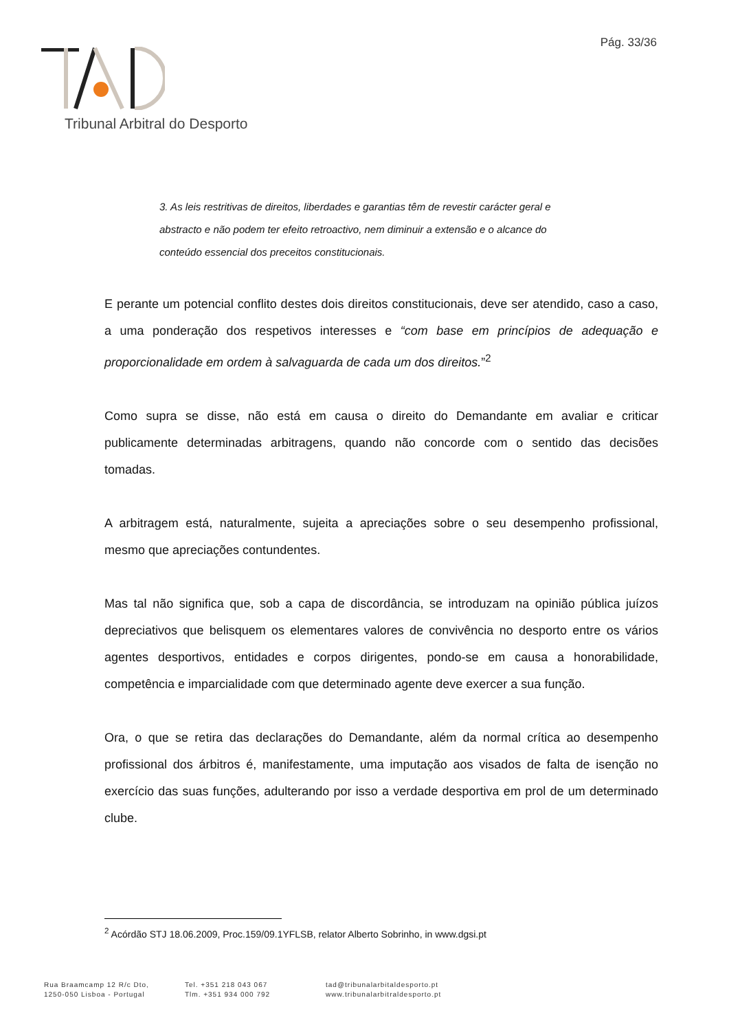Pág. 33/36
Tribunal Arbitral do Desporto
3. As leis restritivas de direitos, liberdades e garantias têm de revestir carácter geral e abstracto e não podem ter efeito retroactivo, nem diminuir a extensão e o alcance do conteúdo essencial dos preceitos constitucionais.
E perante um potencial conflito destes dois direitos constitucionais, deve ser atendido, caso a caso, a uma ponderação dos respetivos interesses e “com base em princípios de adequação e proporcionalidade em ordem à salvaguarda de cada um dos direitos.”<sup>2</sup>
Como supra se disse, não está em causa o direito do Demandante em avaliar e criticar publicamente determinadas arbitragens, quando não concorde com o sentido das decisões tomadas.
A arbitragem está, naturalmente, sujeita a apreciações sobre o seu desempenho profissional, mesmo que apreciações contundentes.
Mas tal não significa que, sob a capa de discordância, se introduzam na opinião pública juízos depreciativos que belisquem os elementares valores de convivência no desporto entre os vários agentes desportivos, entidades e corpos dirigentes, pondo-se em causa a honorabilidade, competência e imparcialidade com que determinado agente deve exercer a sua função.
Ora, o que se retira das declarações do Demandante, além da normal crítica ao desempenho profissional dos árbitros é, manifestamente, uma imputação aos visados de falta de isenção no exercício das suas funções, adulterando por isso a verdade desportiva em prol de um determinado clube.
<sup>2</sup> Acórdão STJ 18.06.2009, Proc.159/09.1YFLSB, relator Alberto Sobrinho, in www.dgsi.pt
Rua Braamcamp 12 R/c Dto,
1250-050 Lisboa - Portugal
Tel. +351 218 043 067
Tlm. +351 934 000 792
tad@tribunalarbitaldesporto.pt
www.tribunalarbitraldesporto.pt